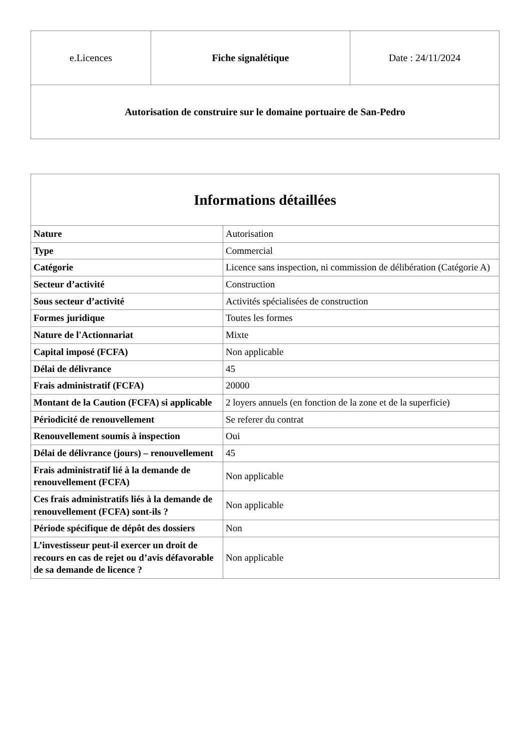| e.Licences | Fiche signalétique | Date : 24/11/2024 |
| Autorisation de construire sur le domaine portuaire de San-Pedro | | |
| Informations détaillées | |
| --- | --- |
| Nature | Autorisation |
| Type | Commercial |
| Catégorie | Licence sans inspection, ni commission de délibération (Catégorie A) |
| Secteur d’activité | Construction |
| Sous secteur d’activité | Activités spécialisées de construction |
| Formes juridique | Toutes les formes |
| Nature de l'Actionnariat | Mixte |
| Capital imposé (FCFA) | Non applicable |
| Délai de délivrance | 45 |
| Frais administratif (FCFA) | 20000 |
| Montant de la Caution (FCFA) si applicable | 2 loyers annuels (en fonction de la zone et de la superficie) |
| Périodicité de renouvellement | Se referer du contrat |
| Renouvellement soumis à inspection | Oui |
| Délai de délivrance (jours) – renouvellement | 45 |
| Frais administratif lié à la demande de renouvellement (FCFA) | Non applicable |
| Ces frais administratifs liés à la demande de renouvellement (FCFA) sont-ils ? | Non applicable |
| Période spécifique de dépôt des dossiers | Non |
| L’investisseur peut-il exercer un droit de recours en cas de rejet ou d’avis défavorable de sa demande de licence ? | Non applicable |